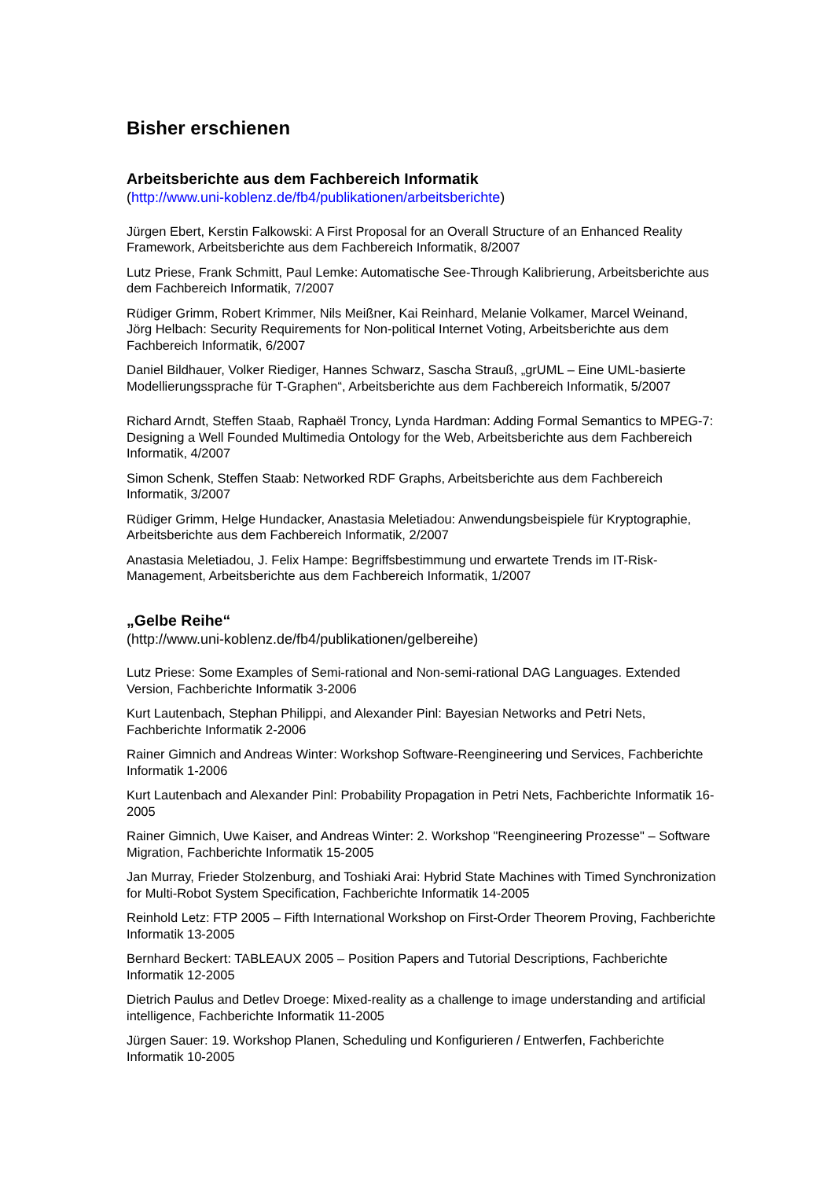Bisher erschienen
Arbeitsberichte aus dem Fachbereich Informatik
(http://www.uni-koblenz.de/fb4/publikationen/arbeitsberichte)
Jürgen Ebert, Kerstin Falkowski: A First Proposal for an Overall Structure of an Enhanced Reality Framework, Arbeitsberichte aus dem Fachbereich Informatik, 8/2007
Lutz Priese, Frank Schmitt, Paul Lemke: Automatische See-Through Kalibrierung, Arbeitsberichte aus dem Fachbereich Informatik, 7/2007
Rüdiger Grimm, Robert Krimmer, Nils Meißner, Kai Reinhard, Melanie Volkamer, Marcel Weinand, Jörg Helbach: Security Requirements for Non-political Internet Voting, Arbeitsberichte aus dem Fachbereich Informatik, 6/2007
Daniel Bildhauer, Volker Riediger, Hannes Schwarz, Sascha Strauß, „grUML – Eine UML-basierte Modellierungssprache für T-Graphen“, Arbeitsberichte aus dem Fachbereich Informatik, 5/2007
Richard Arndt, Steffen Staab, Raphaël Troncy, Lynda Hardman: Adding Formal Semantics to MPEG-7: Designing a Well Founded Multimedia Ontology for the Web, Arbeitsberichte aus dem Fachbereich Informatik, 4/2007
Simon Schenk, Steffen Staab: Networked RDF Graphs, Arbeitsberichte aus dem Fachbereich Informatik, 3/2007
Rüdiger Grimm, Helge Hundacker, Anastasia Meletiadou: Anwendungsbeispiele für Kryptographie, Arbeitsberichte aus dem Fachbereich Informatik, 2/2007
Anastasia Meletiadou, J. Felix Hampe: Begriffsbestimmung und erwartete Trends im IT-Risk-Management, Arbeitsberichte aus dem Fachbereich Informatik, 1/2007
„Gelbe Reihe“
(http://www.uni-koblenz.de/fb4/publikationen/gelbereihe)
Lutz Priese: Some Examples of Semi-rational and Non-semi-rational DAG Languages. Extended Version, Fachberichte Informatik 3-2006
Kurt Lautenbach, Stephan Philippi, and Alexander Pinl: Bayesian Networks and Petri Nets, Fachberichte Informatik 2-2006
Rainer Gimnich and Andreas Winter: Workshop Software-Reengineering und Services, Fachberichte Informatik 1-2006
Kurt Lautenbach and Alexander Pinl: Probability Propagation in Petri Nets, Fachberichte Informatik 16-2005
Rainer Gimnich, Uwe Kaiser, and Andreas Winter: 2. Workshop "Reengineering Prozesse" – Software Migration, Fachberichte Informatik 15-2005
Jan Murray, Frieder Stolzenburg, and Toshiaki Arai: Hybrid State Machines with Timed Synchronization for Multi-Robot System Specification, Fachberichte Informatik 14-2005
Reinhold Letz: FTP 2005 – Fifth International Workshop on First-Order Theorem Proving, Fachberichte Informatik 13-2005
Bernhard Beckert: TABLEAUX 2005 – Position Papers and Tutorial Descriptions, Fachberichte Informatik 12-2005
Dietrich Paulus and Detlev Droege: Mixed-reality as a challenge to image understanding and artificial intelligence, Fachberichte Informatik 11-2005
Jürgen Sauer: 19. Workshop Planen, Scheduling und Konfigurieren / Entwerfen, Fachberichte Informatik 10-2005